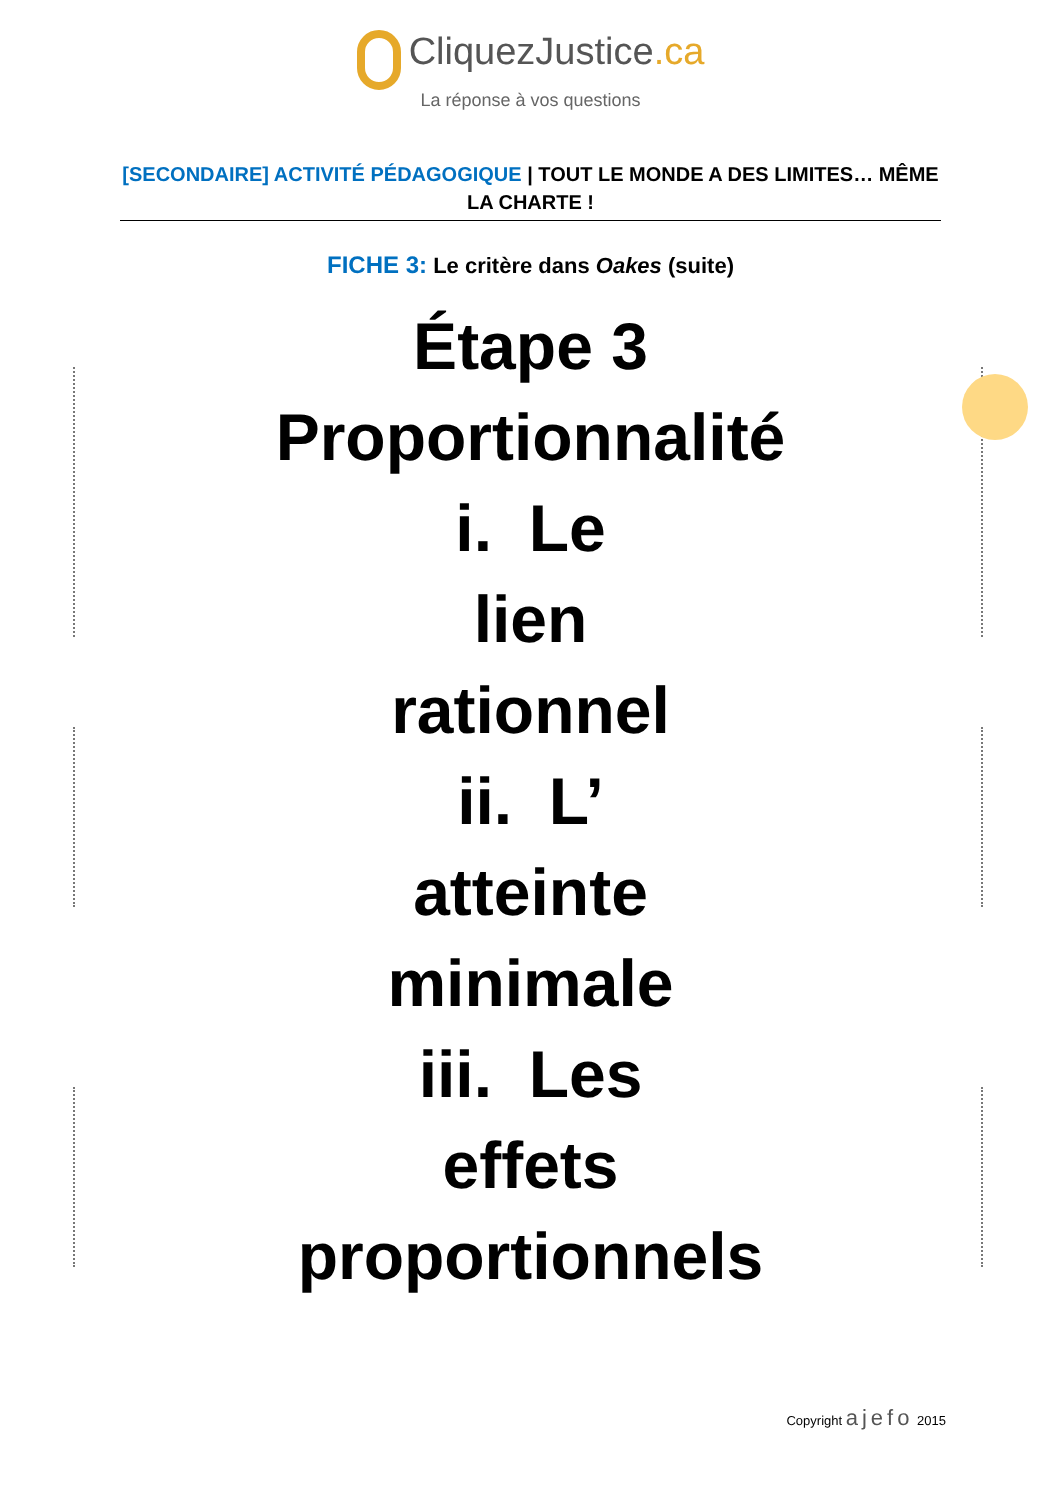CliquezJustice.ca
La réponse à vos questions
[SECONDAIRE] ACTIVITÉ PÉDAGOGIQUE | TOUT LE MONDE A DES LIMITES… MÊME LA CHARTE !
FICHE 3: Le critère dans Oakes (suite)
Étape 3
Proportionnalité
i. Le
lien
rationnel
ii. L’
atteinte
minimale
iii. Les
effets
proportionnels
Copyright ajefo 2015